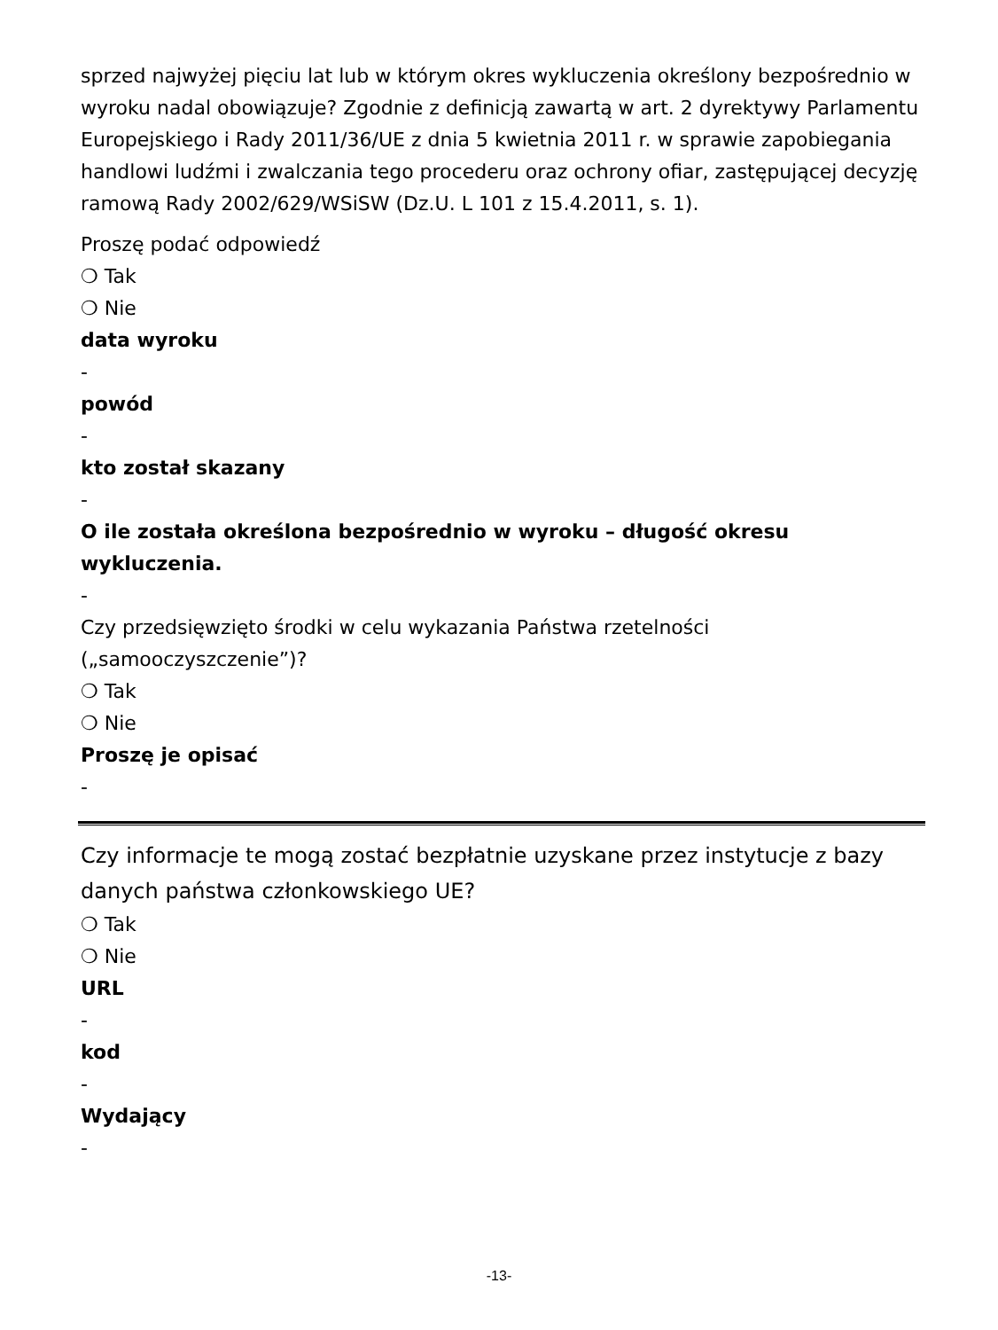sprzed najwyżej pięciu lat lub w którym okres wykluczenia określony bezpośrednio w wyroku nadal obowiązuje? Zgodnie z definicją zawartą w art. 2 dyrektywy Parlamentu Europejskiego i Rady 2011/36/UE z dnia 5 kwietnia 2011 r. w sprawie zapobiegania handlowi ludźmi i zwalczania tego procederu oraz ochrony ofiar, zastępującej decyzję ramową Rady 2002/629/WSiSW (Dz.U. L 101 z 15.4.2011, s. 1).
Proszę podać odpowiedź
❍ Tak
❍ Nie
data wyroku
-
powód
-
kto został skazany
-
O ile została określona bezpośrednio w wyroku – długość okresu wykluczenia.
-
Czy przedsięwzięto środki w celu wykazania Państwa rzetelności („samooczyszczenie”)?
❍ Tak
❍ Nie
Proszę je opisać
-
Czy informacje te mogą zostać bezpłatnie uzyskane przez instytucje z bazy danych państwa członkowskiego UE?
❍ Tak
❍ Nie
URL
-
kod
-
Wydający
-
-13-